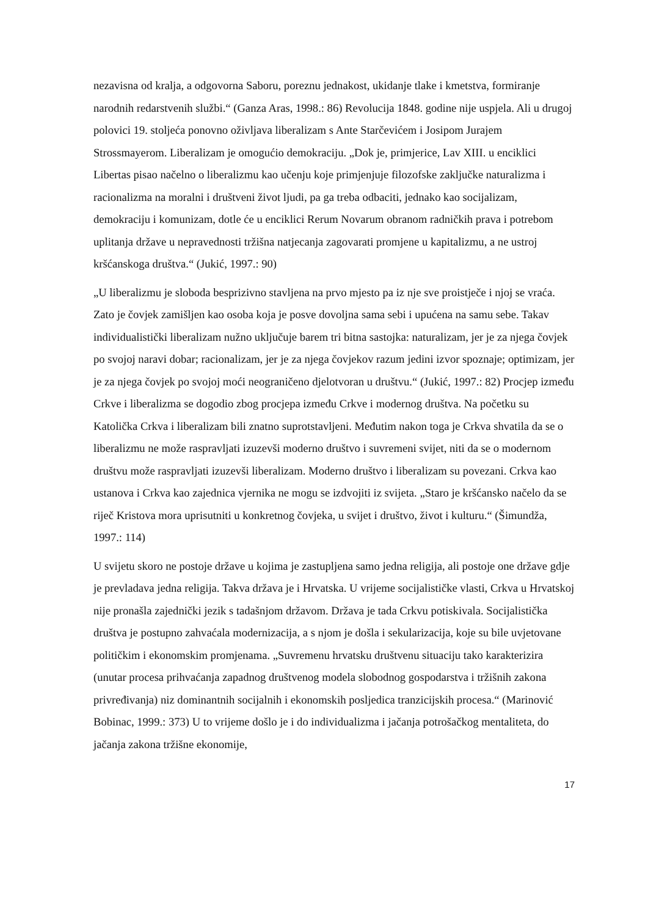nezavisna od kralja, a odgovorna Saboru, poreznu jednakost, ukidanje tlake i kmetstva, formiranje narodnih redarstvenih službi.“ (Ganza Aras, 1998.: 86) Revolucija 1848. godine nije uspjela. Ali u drugoj polovici 19. stoljeća ponovno oživljava liberalizam s Ante Starčevićem i Josipom Jurajem Strossmayerom. Liberalizam je omogućio demokraciju. „Dok je, primjerice, Lav XIII. u enciklici Libertas pisao načelno o liberalizmu kao učenju koje primjenjuje filozofske zaključke naturalizma i racionalizma na moralni i društveni život ljudi, pa ga treba odbaciti, jednako kao socijalizam, demokraciju i komunizam, dotle će u enciklici Rerum Novarum obranom radničkih prava i potrebom uplitanja države u nepravednosti tržišna natjecanja zagovarati promjene u kapitalizmu, a ne ustroj kršćanskoga društva.“ (Jukić, 1997.: 90)
„U liberalizmu je sloboda besprizivno stavljena na prvo mjesto pa iz nje sve proistječe i njoj se vraća. Zato je čovjek zamišljen kao osoba koja je posve dovoljna sama sebi i upućena na samu sebe. Takav individualistički liberalizam nužno uključuje barem tri bitna sastojka: naturalizam, jer je za njega čovjek po svojoj naravi dobar; racionalizam, jer je za njega čovjekov razum jedini izvor spoznaje; optimizam, jer je za njega čovjek po svojoj moći neograničeno djelotvoran u društvu.“ (Jukić, 1997.: 82) Procjep između Crkve i liberalizma se dogodio zbog procjepa između Crkve i modernog društva. Na početku su Katolička Crkva i liberalizam bili znatno suprotstavljeni. Međutim nakon toga je Crkva shvatila da se o liberalizmu ne može raspravljati izuzevši moderno društvo i suvremeni svijet, niti da se o modernom društvu može raspravljati izuzevši liberalizam. Moderno društvo i liberalizam su povezani. Crkva kao ustanova i Crkva kao zajednica vjernika ne mogu se izdvojiti iz svijeta. „Staro je kršćansko načelo da se riječ Kristova mora uprisutniti u konkretnog čovjeka, u svijet i društvo, život i kulturu.“ (Šimundža, 1997.: 114)
U svijetu skoro ne postoje države u kojima je zastupljena samo jedna religija, ali postoje one države gdje je prevladava jedna religija. Takva država je i Hrvatska. U vrijeme socijalističke vlasti, Crkva u Hrvatskoj nije pronašla zajednički jezik s tadašnjom državom. Država je tada Crkvu potiskivala. Socijalistička društva je postupno zahvaćala modernizacija, a s njom je došla i sekularizacija, koje su bile uvjetovane političkim i ekonomskim promjenama. „Suvremenu hrvatsku društvenu situaciju tako karakterizira (unutar procesa prihvaćanja zapadnog društvenog modela slobodnog gospodarstva i tržišnih zakona privređivanja) niz dominantnih socijalnih i ekonomskih posljedica tranzicijskih procesa.“ (Marinović Bobinac, 1999.: 373) U to vrijeme došlo je i do individualizma i jačanja potrošačkog mentaliteta, do jačanja zakona tržišne ekonomije,
17